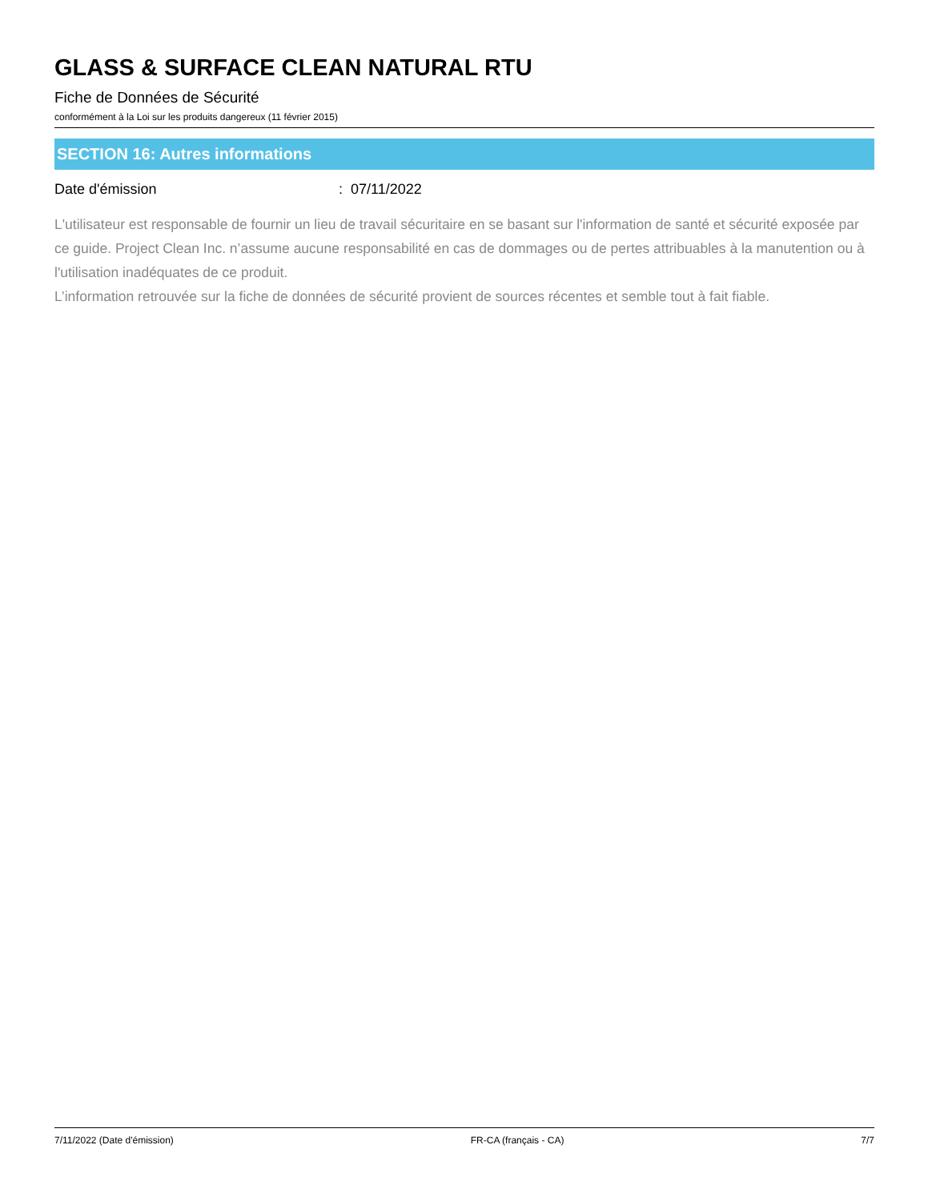GLASS & SURFACE CLEAN NATURAL RTU
Fiche de Données de Sécurité
conformément à la Loi sur les produits dangereux (11 février 2015)
SECTION 16: Autres informations
Date d'émission: 07/11/2022
L'utilisateur est responsable de fournir un lieu de travail sécuritaire en se basant sur l'information de santé et sécurité exposée par ce guide. Project Clean Inc. n’assume aucune responsabilité en cas de dommages ou de pertes attribuables à la manutention ou à l'utilisation inadéquates de ce produit.
L’information retrouvée sur la fiche de données de sécurité provient de sources récentes et semble tout à fait fiable.
7/11/2022 (Date d'émission) FR-CA (français - CA) 7/7